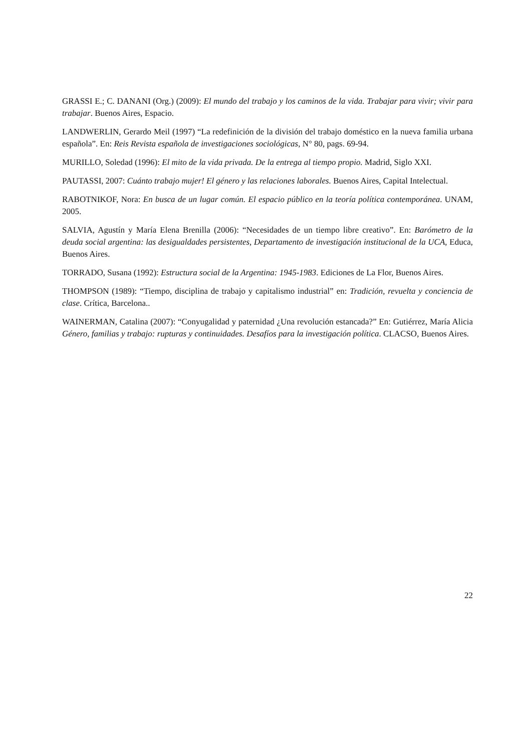GRASSI E.; C. DANANI (Org.) (2009): El mundo del trabajo y los caminos de la vida. Trabajar para vivir; vivir para trabajar. Buenos Aires, Espacio.
LANDWERLIN, Gerardo Meil (1997) “La redefinición de la división del trabajo doméstico en la nueva familia urbana española”. En: Reis Revista española de investigaciones sociológicas, N° 80, pags. 69-94.
MURILLO, Soledad (1996): El mito de la vida privada. De la entrega al tiempo propio. Madrid, Siglo XXI.
PAUTASSI, 2007: Cuánto trabajo mujer! El género y las relaciones laborales. Buenos Aires, Capital Intelectual.
RABOTNIKOF, Nora: En busca de un lugar común. El espacio público en la teoría política contemporánea. UNAM, 2005.
SALVIA, Agustín y María Elena Brenilla (2006): “Necesidades de un tiempo libre creativo”. En: Barómetro de la deuda social argentina: las desigualdades persistentes, Departamento de investigación institucional de la UCA, Educa, Buenos Aires.
TORRADO, Susana (1992): Estructura social de la Argentina: 1945-1983. Ediciones de La Flor, Buenos Aires.
THOMPSON (1989): “Tiempo, disciplina de trabajo y capitalismo industrial” en: Tradición, revuelta y conciencia de clase. Crítica, Barcelona..
WAINERMAN, Catalina (2007): “Conyugalidad y paternidad ¿Una revolución estancada?” En: Gutiérrez, María Alicia Género, familias y trabajo: rupturas y continuidades. Desafíos para la investigación política. CLACSO, Buenos Aires.
22